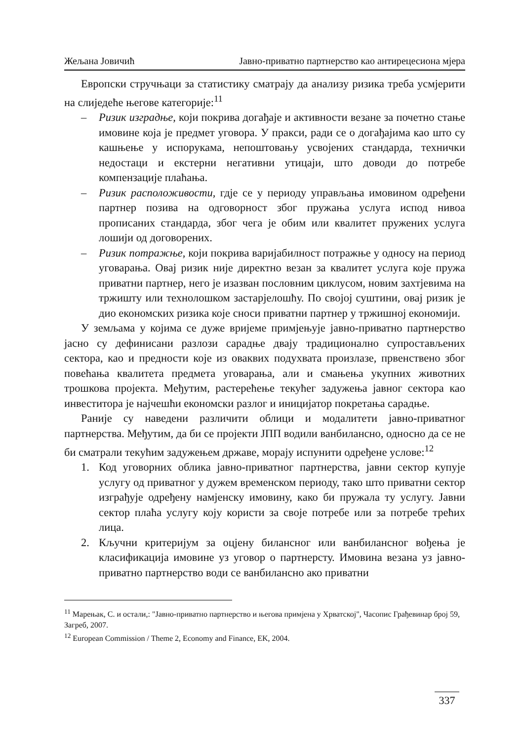Жељана Јовичић Јавно-приватно партнерство као антирецесиона мјера
Европски стручњаци за статистику сматрају да анализу ризика треба усмјерити на слиједеће његове категорије:<sup>11</sup>
– Ризик изградње, који покрива догађаје и активности везане за почетно стање имовине која је предмет уговора. У пракси, ради се о догађајима као што су кашњење у испорукама, непоштовању усвојених стандарда, технички недостаци и екстерни негативни утицаји, што доводи до потребе компензације плаћања.
– Ризик расположивости, гдје се у периоду управљања имовином одређени партнер позива на одговорност због пружања услуга испод нивоа прописаних стандарда, због чега је обим или квалитет пружених услуга лошији од договорених.
– Ризик потражње, који покрива варијабилност потражње у односу на период уговарања. Овај ризик није директно везан за квалитет услуга које пружа приватни партнер, него је изазван пословним циклусом, новим захтјевима на тржишту или технолошком застарјелошћу. По својој суштини, овај ризик је дио економских ризика које сноси приватни партнер у тржишној економији.
У земљама у којима се дуже вријеме примјењује јавно-приватно партнерство јасно су дефинисани разлози сарадње двају традиционално супростављених сектора, као и предности које из оваквих подухвата произлазе, првенствено због повећања квалитета предмета уговарања, али и смањења укупних животних трошкова пројекта. Међутим, растерећење текућег задужења јавног сектора као инвеститора је најчешћи економски разлог и иницијатор покретања сарадње.
Раније су наведени различити облици и модалитети јавно-приватног партнерства. Међутим, да би се пројекти ЈПП водили ванбилансно, односно да се не би сматрали текућим задужењем државе, морају испунити одређене услове:<sup>12</sup>
1. Код уговорних облика јавно-приватног партнерства, јавни сектор купује услугу од приватног у дужем временском периоду, тако што приватни сектор изграђује одређену намјенску имовину, како би пружала ту услугу. Јавни сектор плаћа услугу коју користи за своје потребе или за потребе трећих лица.
2. Кључни критеријум за оцјену билансног или ванбилансног вођења је класификација имовине уз уговор о партнерсту. Имовина везана уз јавно-приватно партнерство води се ванбилансно ако приватни
<sup>11</sup> Марењак, С. и остали,: "Јавно-приватно партнерство и његова примјена у Хрватској", Часопис Грађевинар број 59, Загреб, 2007.
<sup>12</sup> European Commission / Theme 2, Economy and Finance, EK, 2004.
337